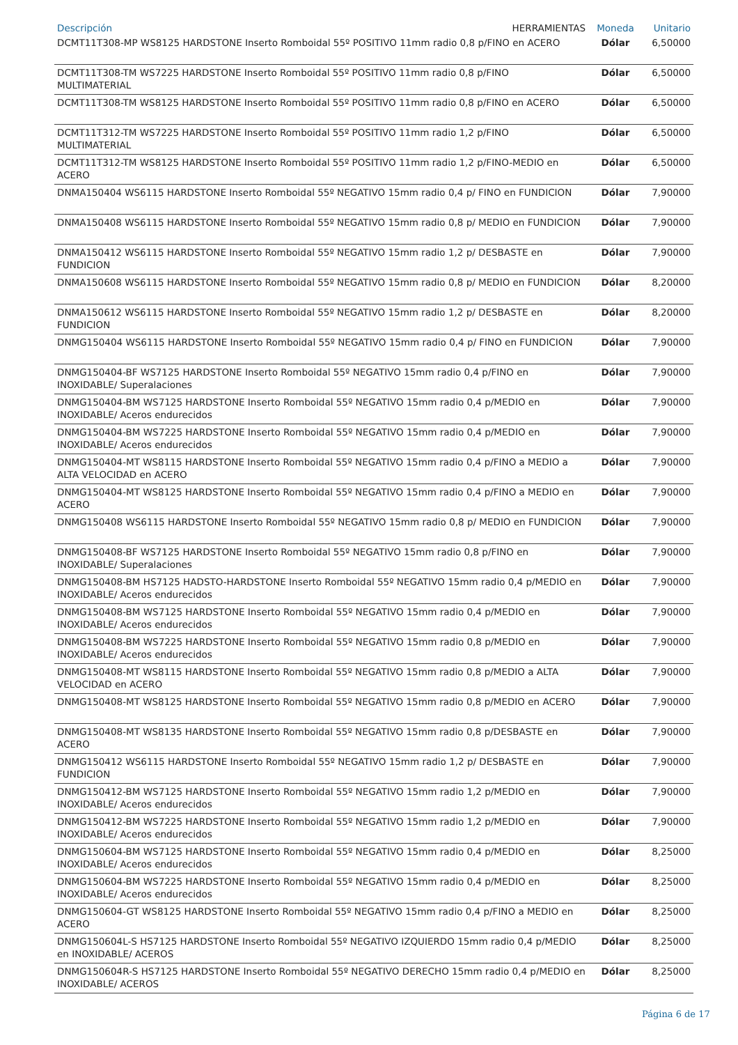| Descripción HERRAMIENTAS | Moneda | Unitario |
| --- | --- | --- |
| DCMT11T308-MP WS8125 HARDSTONE Inserto Romboidal 55º POSITIVO 11mm radio 0,8 p/FINO en ACERO | Dólar | 6,50000 |
| DCMT11T308-TM WS7225 HARDSTONE Inserto Romboidal 55º POSITIVO 11mm radio 0,8 p/FINO MULTIMATERIAL | Dólar | 6,50000 |
| DCMT11T308-TM WS8125 HARDSTONE Inserto Romboidal 55º POSITIVO 11mm radio 0,8 p/FINO en ACERO | Dólar | 6,50000 |
| DCMT11T312-TM WS7225 HARDSTONE Inserto Romboidal 55º POSITIVO 11mm radio 1,2 p/FINO MULTIMATERIAL | Dólar | 6,50000 |
| DCMT11T312-TM WS8125 HARDSTONE Inserto Romboidal 55º POSITIVO 11mm radio 1,2 p/FINO-MEDIO en ACERO | Dólar | 6,50000 |
| DNMA150404 WS6115 HARDSTONE Inserto Romboidal 55º NEGATIVO 15mm radio 0,4 p/ FINO en FUNDICION | Dólar | 7,90000 |
| DNMA150408 WS6115 HARDSTONE Inserto Romboidal 55º NEGATIVO 15mm radio 0,8 p/ MEDIO en FUNDICION | Dólar | 7,90000 |
| DNMA150412 WS6115 HARDSTONE Inserto Romboidal 55º NEGATIVO 15mm radio 1,2 p/ DESBASTE en FUNDICION | Dólar | 7,90000 |
| DNMA150608 WS6115 HARDSTONE Inserto Romboidal 55º NEGATIVO 15mm radio 0,8 p/ MEDIO en FUNDICION | Dólar | 8,20000 |
| DNMA150612 WS6115 HARDSTONE Inserto Romboidal 55º NEGATIVO 15mm radio 1,2 p/ DESBASTE en FUNDICION | Dólar | 8,20000 |
| DNMG150404 WS6115 HARDSTONE Inserto Romboidal 55º NEGATIVO 15mm radio 0,4 p/ FINO en FUNDICION | Dólar | 7,90000 |
| DNMG150404-BF WS7125 HARDSTONE Inserto Romboidal 55º NEGATIVO 15mm radio 0,4 p/FINO en INOXIDABLE/ Superalaciones | Dólar | 7,90000 |
| DNMG150404-BM WS7125 HARDSTONE Inserto Romboidal 55º NEGATIVO 15mm radio 0,4 p/MEDIO en INOXIDABLE/ Aceros endurecidos | Dólar | 7,90000 |
| DNMG150404-BM WS7225 HARDSTONE Inserto Romboidal 55º NEGATIVO 15mm radio 0,4 p/MEDIO en INOXIDABLE/ Aceros endurecidos | Dólar | 7,90000 |
| DNMG150404-MT WS8115 HARDSTONE Inserto Romboidal 55º NEGATIVO 15mm radio 0,4 p/FINO a MEDIO a ALTA VELOCIDAD en ACERO | Dólar | 7,90000 |
| DNMG150404-MT WS8125 HARDSTONE Inserto Romboidal 55º NEGATIVO 15mm radio 0,4 p/FINO a MEDIO en ACERO | Dólar | 7,90000 |
| DNMG150408 WS6115 HARDSTONE Inserto Romboidal 55º NEGATIVO 15mm radio 0,8 p/ MEDIO en FUNDICION | Dólar | 7,90000 |
| DNMG150408-BF WS7125 HARDSTONE Inserto Romboidal 55º NEGATIVO 15mm radio 0,8 p/FINO en INOXIDABLE/ Superalaciones | Dólar | 7,90000 |
| DNMG150408-BM HS7125 HADSTO-HARDSTONE Inserto Romboidal 55º NEGATIVO 15mm radio 0,4 p/MEDIO en INOXIDABLE/ Aceros endurecidos | Dólar | 7,90000 |
| DNMG150408-BM WS7125 HARDSTONE Inserto Romboidal 55º NEGATIVO 15mm radio 0,4 p/MEDIO en INOXIDABLE/ Aceros endurecidos | Dólar | 7,90000 |
| DNMG150408-BM WS7225 HARDSTONE Inserto Romboidal 55º NEGATIVO 15mm radio 0,8 p/MEDIO en INOXIDABLE/ Aceros endurecidos | Dólar | 7,90000 |
| DNMG150408-MT WS8115 HARDSTONE Inserto Romboidal 55º NEGATIVO 15mm radio 0,8 p/MEDIO a ALTA VELOCIDAD en ACERO | Dólar | 7,90000 |
| DNMG150408-MT WS8125 HARDSTONE Inserto Romboidal 55º NEGATIVO 15mm radio 0,8 p/MEDIO en ACERO | Dólar | 7,90000 |
| DNMG150408-MT WS8135 HARDSTONE Inserto Romboidal 55º NEGATIVO 15mm radio 0,8 p/DESBASTE en ACERO | Dólar | 7,90000 |
| DNMG150412 WS6115 HARDSTONE Inserto Romboidal 55º NEGATIVO 15mm radio 1,2 p/ DESBASTE en FUNDICION | Dólar | 7,90000 |
| DNMG150412-BM WS7125 HARDSTONE Inserto Romboidal 55º NEGATIVO 15mm radio 1,2 p/MEDIO en INOXIDABLE/ Aceros endurecidos | Dólar | 7,90000 |
| DNMG150412-BM WS7225 HARDSTONE Inserto Romboidal 55º NEGATIVO 15mm radio 1,2 p/MEDIO en INOXIDABLE/ Aceros endurecidos | Dólar | 7,90000 |
| DNMG150604-BM WS7125 HARDSTONE Inserto Romboidal 55º NEGATIVO 15mm radio 0,4 p/MEDIO en INOXIDABLE/ Aceros endurecidos | Dólar | 8,25000 |
| DNMG150604-BM WS7225 HARDSTONE Inserto Romboidal 55º NEGATIVO 15mm radio 0,4 p/MEDIO en INOXIDABLE/ Aceros endurecidos | Dólar | 8,25000 |
| DNMG150604-GT WS8125 HARDSTONE Inserto Romboidal 55º NEGATIVO 15mm radio 0,4 p/FINO a MEDIO en ACERO | Dólar | 8,25000 |
| DNMG150604L-S HS7125 HARDSTONE Inserto Romboidal 55º NEGATIVO IZQUIERDO 15mm radio 0,4 p/MEDIO en INOXIDABLE/ ACEROS | Dólar | 8,25000 |
| DNMG150604R-S HS7125 HARDSTONE Inserto Romboidal 55º NEGATIVO DERECHO 15mm radio 0,4 p/MEDIO en INOXIDABLE/ ACEROS | Dólar | 8,25000 |
Página 6 de 17